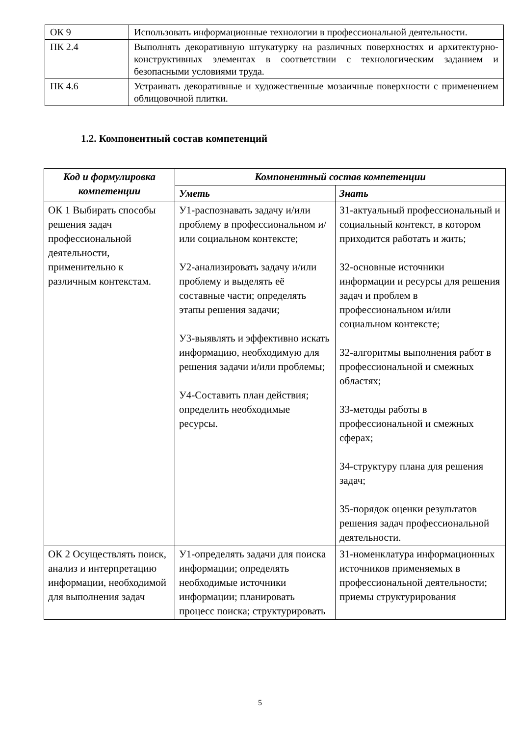| ОК 9 | Использовать информационные технологии в профессиональной деятельности. |
| ПК 2.4 | Выполнять декоративную штукатурку на различных поверхностях и архитектурно-конструктивных элементах в соответствии с технологическим заданием и безопасными условиями труда. |
| ПК 4.6 | Устраивать декоративные и художественные мозаичные поверхности с применением облицовочной плитки. |
1.2. Компонентный состав компетенций
| Код и формулировка компетенции | Компонентный состав компетенции | |
| --- | --- | --- |
| | Уметь | Знать |
| ОК 1 Выбирать способы решения задач профессиональной деятельности, применительно к различным контекстам. | У1-распознавать задачу и/или проблему в профессиональном и/или социальном контексте; У2-анализировать задачу и/или проблему и выделять её составные части; определять этапы решения задачи; У3-выявлять и эффективно искать информацию, необходимую для решения задачи и/или проблемы; У4-Составить план действия; определить необходимые ресурсы. | З1-актуальный профессиональный и социальный контекст, в котором приходится работать и жить; З2-основные источники информации и ресурсы для решения задач и проблем в профессиональном и/или социальном контексте; З2-алгоритмы выполнения работ в профессиональной и смежных областях; З3-методы работы в профессиональной и смежных сферах; З4-структуру плана для решения задач; З5-порядок оценки результатов решения задач профессиональной деятельности. |
| ОК 2 Осуществлять поиск, анализ и интерпретацию информации, необходимой для выполнения задач | У1-определять задачи для поиска информации; определять необходимые источники информации; планировать процесс поиска; структурировать | З1-номенклатура информационных источников применяемых в профессиональной деятельности; приемы структурирования |
5